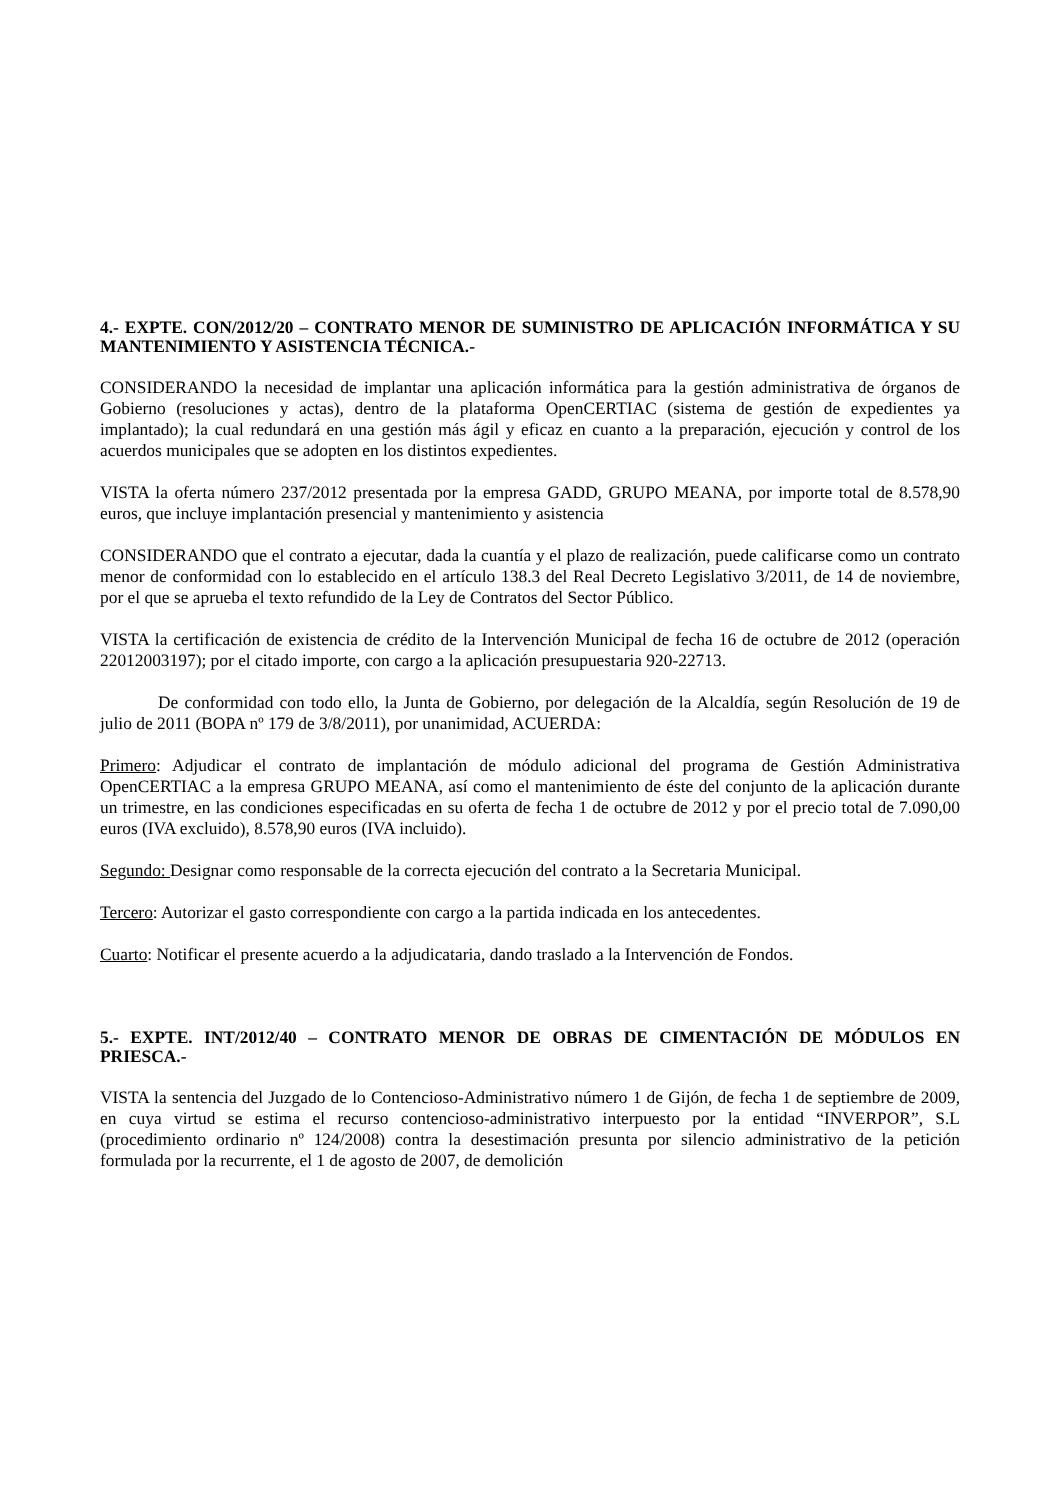4.- EXPTE. CON/2012/20 – CONTRATO MENOR DE SUMINISTRO DE APLICACIÓN INFORMÁTICA Y SU MANTENIMIENTO Y ASISTENCIA TÉCNICA.-
CONSIDERANDO la necesidad de implantar una aplicación informática para la gestión administrativa de órganos de Gobierno (resoluciones y actas), dentro de la plataforma OpenCERTIAC (sistema de gestión de expedientes ya implantado); la cual redundará en una gestión más ágil y eficaz en cuanto a la preparación, ejecución y control de los acuerdos municipales que se adopten en los distintos expedientes.
VISTA la oferta número 237/2012 presentada por la empresa GADD, GRUPO MEANA, por importe total de 8.578,90 euros, que incluye implantación presencial y mantenimiento y asistencia
CONSIDERANDO que el contrato a ejecutar, dada la cuantía y el plazo de realización, puede calificarse como un contrato menor de conformidad con lo establecido en el artículo 138.3 del Real Decreto Legislativo 3/2011, de 14 de noviembre, por el que se aprueba el texto refundido de la Ley de Contratos del Sector Público.
VISTA la certificación de existencia de crédito de la Intervención Municipal de fecha 16 de octubre de 2012 (operación 22012003197); por el citado importe, con cargo a la aplicación presupuestaria 920-22713.
De conformidad con todo ello, la Junta de Gobierno, por delegación de la Alcaldía, según Resolución de 19 de julio de 2011 (BOPA nº 179 de 3/8/2011), por unanimidad, ACUERDA:
Primero: Adjudicar el contrato de implantación de módulo adicional del programa de Gestión Administrativa OpenCERTIAC a la empresa GRUPO MEANA, así como el mantenimiento de éste del conjunto de la aplicación durante un trimestre, en las condiciones especificadas en su oferta de fecha 1 de octubre de 2012 y por el precio total de 7.090,00 euros (IVA excluido), 8.578,90 euros (IVA incluido).
Segundo: Designar como responsable de la correcta ejecución del contrato a la Secretaria Municipal.
Tercero: Autorizar el gasto correspondiente con cargo a la partida indicada en los antecedentes.
Cuarto: Notificar el presente acuerdo a la adjudicataria, dando traslado a la Intervención de Fondos.
5.- EXPTE. INT/2012/40 – CONTRATO MENOR DE OBRAS DE CIMENTACIÓN DE MÓDULOS EN PRIESCA.-
VISTA la sentencia del Juzgado de lo Contencioso-Administrativo número 1 de Gijón, de fecha 1 de septiembre de 2009, en cuya virtud se estima el recurso contencioso-administrativo interpuesto por la entidad “INVERPOR”, S.L (procedimiento ordinario nº 124/2008) contra la desestimación presunta por silencio administrativo de la petición formulada por la recurrente, el 1 de agosto de 2007, de demolición